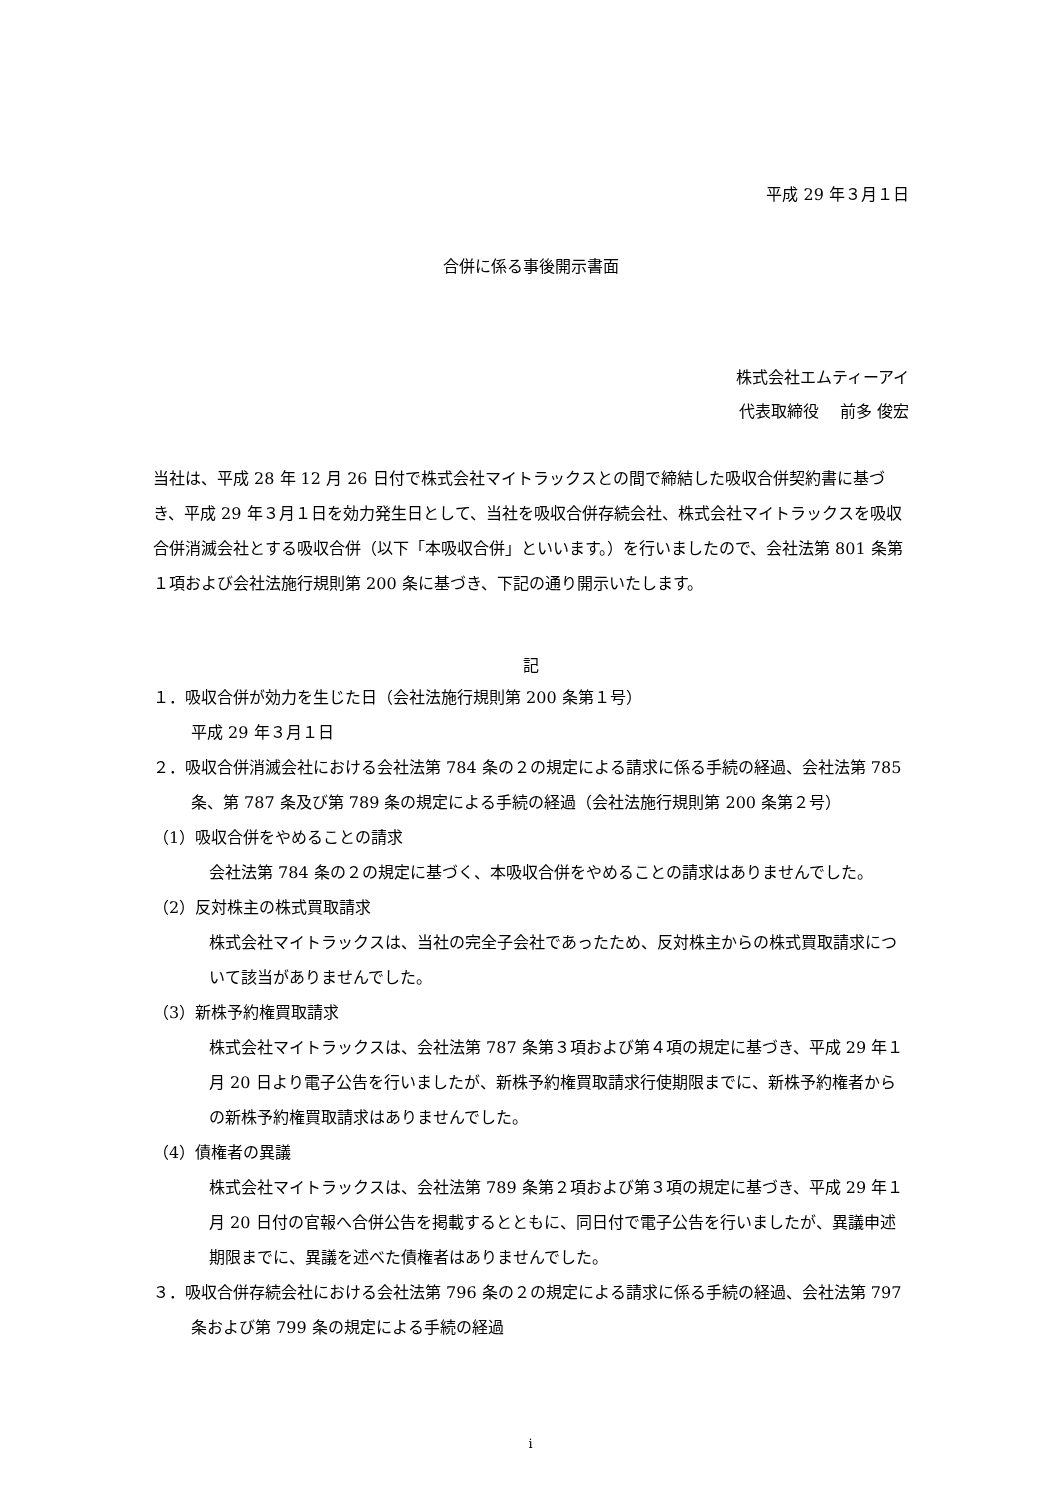平成 29 年３月１日
合併に係る事後開示書面
株式会社エムティーアイ
代表取締役　 前多 俊宏
当社は、平成 28 年 12 月 26 日付で株式会社マイトラックスとの間で締結した吸収合併契約書に基づき、平成 29 年３月１日を効力発生日として、当社を吸収合併存続会社、株式会社マイトラックスを吸収合併消滅会社とする吸収合併（以下「本吸収合併」といいます。）を行いましたので、会社法第 801 条第１項および会社法施行規則第 200 条に基づき、下記の通り開示いたします。
記
１．吸収合併が効力を生じた日（会社法施行規則第 200 条第１号）
平成 29 年３月１日
２．吸収合併消滅会社における会社法第 784 条の２の規定による請求に係る手続の経過、会社法第 785 条、第 787 条及び第 789 条の規定による手続の経過（会社法施行規則第 200 条第２号）
（1）吸収合併をやめることの請求
会社法第 784 条の２の規定に基づく、本吸収合併をやめることの請求はありませんでした。
（2）反対株主の株式買取請求
株式会社マイトラックスは、当社の完全子会社であったため、反対株主からの株式買取請求について該当がありませんでした。
（3）新株予約権買取請求
株式会社マイトラックスは、会社法第 787 条第３項および第４項の規定に基づき、平成 29 年１月 20 日より電子公告を行いましたが、新株予約権買取請求行使期限までに、新株予約権者からの新株予約権買取請求はありませんでした。
（4）債権者の異議
株式会社マイトラックスは、会社法第 789 条第２項および第３項の規定に基づき、平成 29 年１月 20 日付の官報へ合併公告を掲載するとともに、同日付で電子公告を行いましたが、異議申述期限までに、異議を述べた債権者はありませんでした。
３．吸収合併存続会社における会社法第 796 条の２の規定による請求に係る手続の経過、会社法第 797 条および第 799 条の規定による手続の経過
i